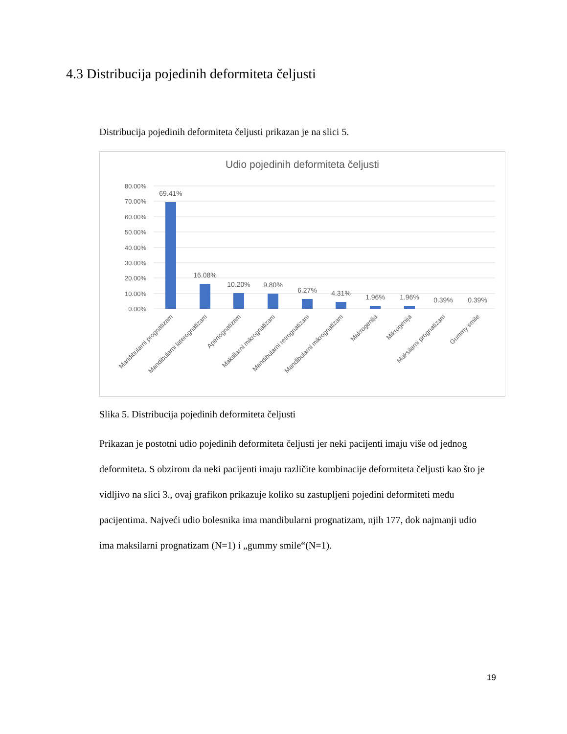4.3 Distribucija pojedinih deformiteta čeljusti
Distribucija pojedinih deformiteta čeljusti prikazan je na slici 5.
Udio pojedinih deformiteta čeljusti
80.00%
70.00%
60.00%
50.00%
40.00%
30.00%
20.00%
10.00%
0.00%
69.41%
16.08%
10.20%
9.80%
6.27%
4.31%
1.96%
1.96%
0.39%
0.39%
Mandibularni prognatizam
Mandibularni laterognatizam
Apertognatizam
Maksilarni mikrognatizam
Mandibularni retrognatizam
Mandibularni mikrognatizam
Makrogenija
Mikrogenija
Maksilarni prognatizam
Gummy smile
Slika 5. Distribucija pojedinih deformiteta čeljusti
Prikazan je postotni udio pojedinih deformiteta čeljusti jer neki pacijenti imaju više od jednog deformiteta. S obzirom da neki pacijenti imaju različite kombinacije deformiteta čeljusti kao što je vidljivo na slici 3., ovaj grafikon prikazuje koliko su zastupljeni pojedini deformiteti među pacijentima. Najveći udio bolesnika ima mandibularni prognatizam, njih 177, dok najmanji udio ima maksilarni prognatizam (N=1) i „gummy smile“(N=1).
19